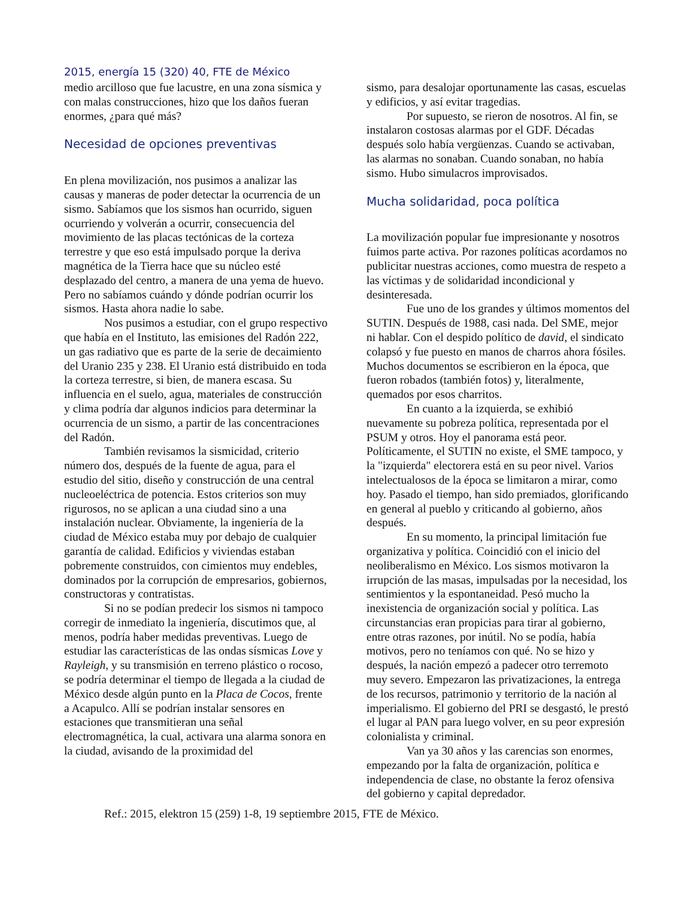2015, energía 15 (320) 40, FTE de México
medio arcilloso que fue lacustre, en una zona sísmica y con malas construcciones, hizo que los daños fueran enormes, ¿para qué más?
Necesidad de opciones preventivas
En plena movilización, nos pusimos a analizar las causas y maneras de poder detectar la ocurrencia de un sismo. Sabíamos que los sismos han ocurrido, siguen ocurriendo y volverán a ocurrir, consecuencia del movimiento de las placas tectónicas de la corteza terrestre y que eso está impulsado porque la deriva magnética de la Tierra hace que su núcleo esté desplazado del centro, a manera de una yema de huevo. Pero no sabíamos cuándo y dónde podrían ocurrir los sismos. Hasta ahora nadie lo sabe.
Nos pusimos a estudiar, con el grupo respectivo que había en el Instituto, las emisiones del Radón 222, un gas radiativo que es parte de la serie de decaimiento del Uranio 235 y 238. El Uranio está distribuido en toda la corteza terrestre, si bien, de manera escasa. Su influencia en el suelo, agua, materiales de construcción y clima podría dar algunos indicios para determinar la ocurrencia de un sismo, a partir de las concentraciones del Radón.
También revisamos la sismicidad, criterio número dos, después de la fuente de agua, para el estudio del sitio, diseño y construcción de una central nucleoeléctrica de potencia. Estos criterios son muy rigurosos, no se aplican a una ciudad sino a una instalación nuclear. Obviamente, la ingeniería de la ciudad de México estaba muy por debajo de cualquier garantía de calidad. Edificios y viviendas estaban pobremente construidos, con cimientos muy endebles, dominados por la corrupción de empresarios, gobiernos, constructoras y contratistas.
Si no se podían predecir los sismos ni tampoco corregir de inmediato la ingeniería, discutimos que, al menos, podría haber medidas preventivas. Luego de estudiar las características de las ondas sísmicas Love y Rayleigh, y su transmisión en terreno plástico o rocoso, se podría determinar el tiempo de llegada a la ciudad de México desde algún punto en la Placa de Cocos, frente a Acapulco. Allí se podrían instalar sensores en estaciones que transmitieran una señal electromagnética, la cual, activara una alarma sonora en la ciudad, avisando de la proximidad del
sismo, para desalojar oportunamente las casas, escuelas y edificios, y así evitar tragedias.
Por supuesto, se rieron de nosotros. Al fin, se instalaron costosas alarmas por el GDF. Décadas después solo había vergüenzas. Cuando se activaban, las alarmas no sonaban. Cuando sonaban, no había sismo. Hubo simulacros improvisados.
Mucha solidaridad, poca política
La movilización popular fue impresionante y nosotros fuimos parte activa. Por razones políticas acordamos no publicitar nuestras acciones, como muestra de respeto a las víctimas y de solidaridad incondicional y desinteresada.
Fue uno de los grandes y últimos momentos del SUTIN. Después de 1988, casi nada. Del SME, mejor ni hablar. Con el despido político de david, el sindicato colapsó y fue puesto en manos de charros ahora fósiles. Muchos documentos se escribieron en la época, que fueron robados (también fotos) y, literalmente, quemados por esos charritos.
En cuanto a la izquierda, se exhibió nuevamente su pobreza política, representada por el PSUM y otros. Hoy el panorama está peor. Políticamente, el SUTIN no existe, el SME tampoco, y la "izquierda" electorera está en su peor nivel. Varios intelectualosos de la época se limitaron a mirar, como hoy. Pasado el tiempo, han sido premiados, glorificando en general al pueblo y criticando al gobierno, años después.
En su momento, la principal limitación fue organizativa y política. Coincidió con el inicio del neoliberalismo en México. Los sismos motivaron la irrupción de las masas, impulsadas por la necesidad, los sentimientos y la espontaneidad. Pesó mucho la inexistencia de organización social y política. Las circunstancias eran propicias para tirar al gobierno, entre otras razones, por inútil. No se podía, había motivos, pero no teníamos con qué. No se hizo y después, la nación empezó a padecer otro terremoto muy severo. Empezaron las privatizaciones, la entrega de los recursos, patrimonio y territorio de la nación al imperialismo. El gobierno del PRI se desgastó, le prestó el lugar al PAN para luego volver, en su peor expresión colonialista y criminal.
Van ya 30 años y las carencias son enormes, empezando por la falta de organización, política e independencia de clase, no obstante la feroz ofensiva del gobierno y capital depredador.
Ref.: 2015, elektron 15 (259) 1-8, 19 septiembre 2015, FTE de México.